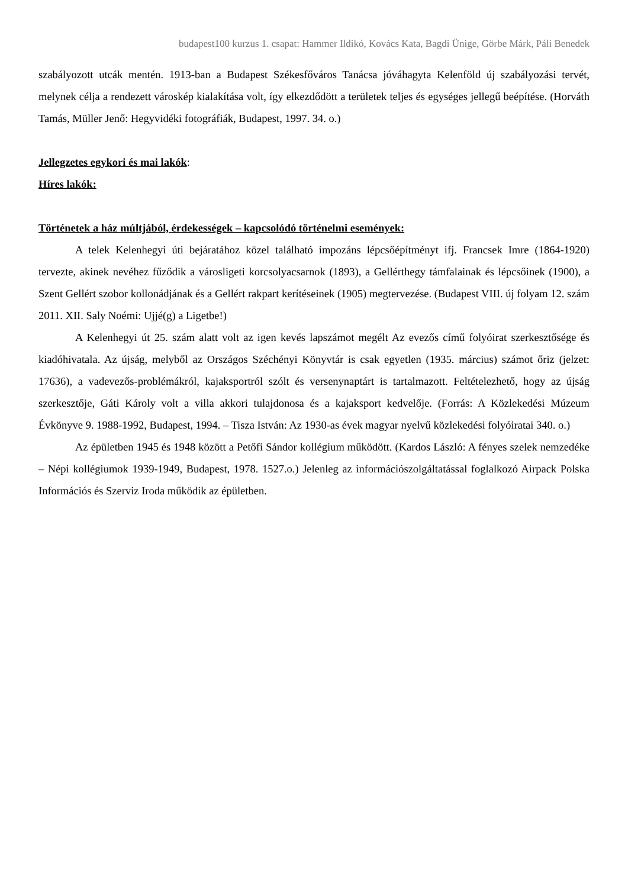budapest100 kurzus 1. csapat: Hammer Ildikó, Kovács Kata, Bagdi Ünige, Görbe Márk, Páli Benedek
szabályozott utcák mentén. 1913-ban a Budapest Székesfőváros Tanácsa jóváhagyta Kelenföld új szabályozási tervét, melynek célja a rendezett városkép kialakítása volt, így elkezdődött a területek teljes és egységes jellegű beépítése. (Horváth Tamás, Müller Jenő: Hegyvidéki fotográfiák, Budapest, 1997. 34. o.)
Jellegzetes egykori és mai lakók:
Híres lakók:
Történetek a ház múltjából, érdekességek – kapcsolódó történelmi események:
A telek Kelenhegyi úti bejáratához közel található impozáns lépcsőépítményt ifj. Francsek Imre (1864-1920) tervezte, akinek nevéhez fűződik a városligeti korcsolyacsarnok (1893), a Gellérthegy támfalainak és lépcsőinek (1900), a Szent Gellért szobor kollonádjának és a Gellért rakpart kerítéseinek (1905) megtervezése. (Budapest VIII. új folyam 12. szám 2011. XII. Saly Noémi: Ujjé(g) a Ligetbe!)
A Kelenhegyi út 25. szám alatt volt az igen kevés lapszámot megélt Az evezős című folyóirat szerkesztősége és kiadóhivatala. Az újság, melyből az Országos Széchényi Könyvtár is csak egyetlen (1935. március) számot őriz (jelzet: 17636), a vadevezős-problémákról, kajaksportról szólt és versenynaptárt is tartalmazott. Feltételezhető, hogy az újság szerkesztője, Gáti Károly volt a villa akkori tulajdonosa és a kajaksport kedvelője. (Forrás: A Közlekedési Múzeum Évkönyve 9. 1988-1992, Budapest, 1994. – Tisza István: Az 1930-as évek magyar nyelvű közlekedési folyóiratai 340. o.)
Az épületben 1945 és 1948 között a Petőfi Sándor kollégium működött. (Kardos László: A fényes szelek nemzedéke – Népi kollégiumok 1939-1949, Budapest, 1978. 1527.o.) Jelenleg az információszolgáltatással foglalkozó Airpack Polska Információs és Szerviz Iroda működik az épületben.